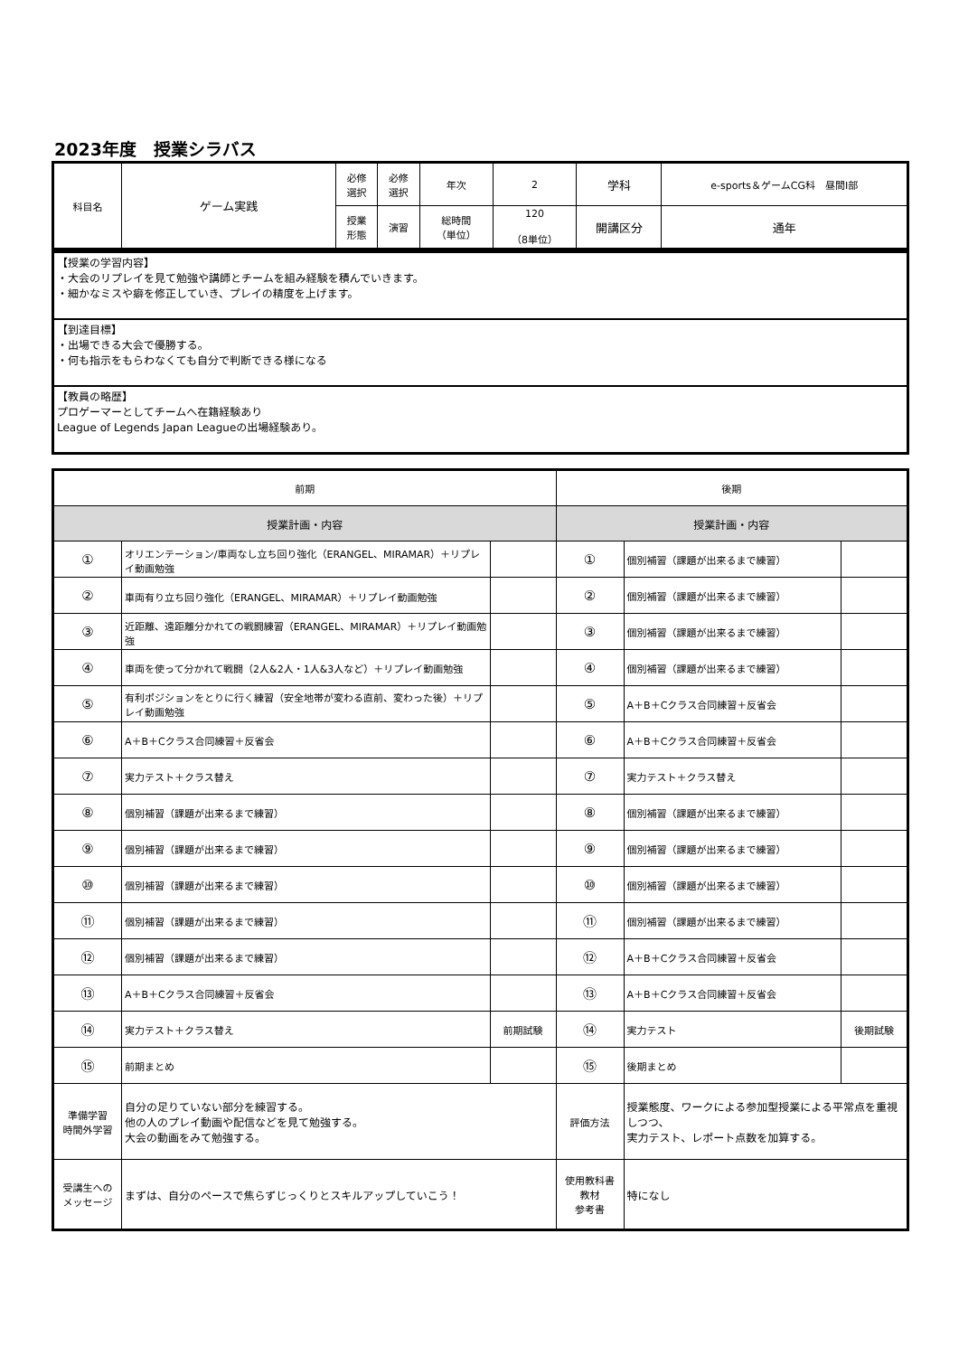2023年度　授業シラバス
| 科目名 | ゲーム実践 | 必修 選択 | 必修 選択 | 年次 | 2 | 学科 | e-sports＆ゲームCG科 昼間Ⅰ部 |
| | | 授業 形態 | 演習 | 総時間 （単位） | 120 （8単位） | 開講区分 | 通年 |
| 【授業の学習内容】 ・大会のリプレイを見て勉強や講師とチームを組み経験を積んでいきます。 ・細かなミスや癖を修正していき、プレイの精度を上げます。 |
| 【到達目標】 ・出場できる大会で優勝する。 ・何も指示をもらわなくても自分で判断できる様になる |
| 【教員の略歴】 プロゲーマーとしてチームへ在籍経験あり League of Legends Japan Leagueの出場経験あり。 |
| 前期 | | | 後期 | | |
| --- | --- | --- | --- | --- | --- |
| 授業計画・内容 | | | 授業計画・内容 | | |
| ① | オリエンテーション/車両なし立ち回り強化（ERANGEL、MIRAMAR）＋リプレイ動画勉強 | | ① | 個別補習（課題が出来るまで練習） | |
| ② | 車両有り立ち回り強化（ERANGEL、MIRAMAR）＋リプレイ動画勉強 | | ② | 個別補習（課題が出来るまで練習） | |
| ③ | 近距離、遠距離分かれての戦闘練習（ERANGEL、MIRAMAR）＋リプレイ動画勉強 | | ③ | 個別補習（課題が出来るまで練習） | |
| ④ | 車両を使って分かれて戦闘（2人&2人・1人&3人など）＋リプレイ動画勉強 | | ④ | 個別補習（課題が出来るまで練習） | |
| ⑤ | 有利ポジションをとりに行く練習（安全地帯が変わる直前、変わった後）＋リプレイ動画勉強 | | ⑤ | A＋B＋Cクラス合同練習＋反省会 | |
| ⑥ | A＋B＋Cクラス合同練習＋反省会 | | ⑥ | A＋B＋Cクラス合同練習＋反省会 | |
| ⑦ | 実力テスト＋クラス替え | | ⑦ | 実力テスト＋クラス替え | |
| ⑧ | 個別補習（課題が出来るまで練習） | | ⑧ | 個別補習（課題が出来るまで練習） | |
| ⑨ | 個別補習（課題が出来るまで練習） | | ⑨ | 個別補習（課題が出来るまで練習） | |
| ⑩ | 個別補習（課題が出来るまで練習） | | ⑩ | 個別補習（課題が出来るまで練習） | |
| ⑪ | 個別補習（課題が出来るまで練習） | | ⑪ | 個別補習（課題が出来るまで練習） | |
| ⑫ | 個別補習（課題が出来るまで練習） | | ⑫ | A＋B＋Cクラス合同練習＋反省会 | |
| ⑬ | A＋B＋Cクラス合同練習＋反省会 | | ⑬ | A＋B＋Cクラス合同練習＋反省会 | |
| ⑭ | 実力テスト＋クラス替え | 前期試験 | ⑭ | 実力テスト | 後期試験 |
| ⑮ | 前期まとめ | | ⑮ | 後期まとめ | |
| 準備学習 時間外学習 | 自分の足りていない部分を練習する。 他の人のプレイ動画や配信などを見て勉強する。 大会の動画をみて勉強する。 | | 評価方法 | 授業態度、ワークによる参加型授業による平常点を重視しつつ、 実力テスト、レポート点数を加算する。 | |
| 受講生への メッセージ | まずは、自分のペースで焦らずじっくりとスキルアップしていこう！ | | 使用教科書 教材 参考書 | 特になし | |